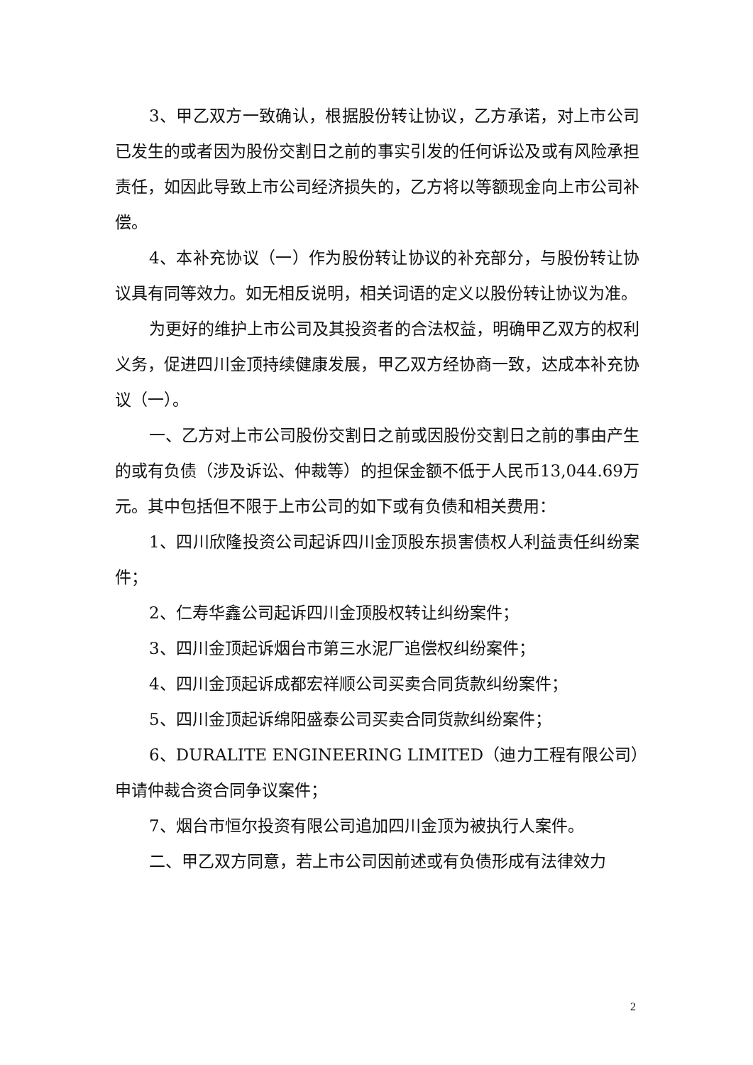3、甲乙双方一致确认，根据股份转让协议，乙方承诺，对上市公司已发生的或者因为股份交割日之前的事实引发的任何诉讼及或有风险承担责任，如因此导致上市公司经济损失的，乙方将以等额现金向上市公司补偿。
4、本补充协议（一）作为股份转让协议的补充部分，与股份转让协议具有同等效力。如无相反说明，相关词语的定义以股份转让协议为准。
为更好的维护上市公司及其投资者的合法权益，明确甲乙双方的权利义务，促进四川金顶持续健康发展，甲乙双方经协商一致，达成本补充协议（一）。
一、乙方对上市公司股份交割日之前或因股份交割日之前的事由产生的或有负债（涉及诉讼、仲裁等）的担保金额不低于人民币13,044.69万元。其中包括但不限于上市公司的如下或有负债和相关费用：
1、四川欣隆投资公司起诉四川金顶股东损害债权人利益责任纠纷案件；
2、仁寿华鑫公司起诉四川金顶股权转让纠纷案件；
3、四川金顶起诉烟台市第三水泥厂追偿权纠纷案件；
4、四川金顶起诉成都宏祥顺公司买卖合同货款纠纷案件；
5、四川金顶起诉绵阳盛泰公司买卖合同货款纠纷案件；
6、DURALITE ENGINEERING LIMITED（迪力工程有限公司）申请仲裁合资合同争议案件；
7、烟台市恒尔投资有限公司追加四川金顶为被执行人案件。
二、甲乙双方同意，若上市公司因前述或有负债形成有法律效力
2